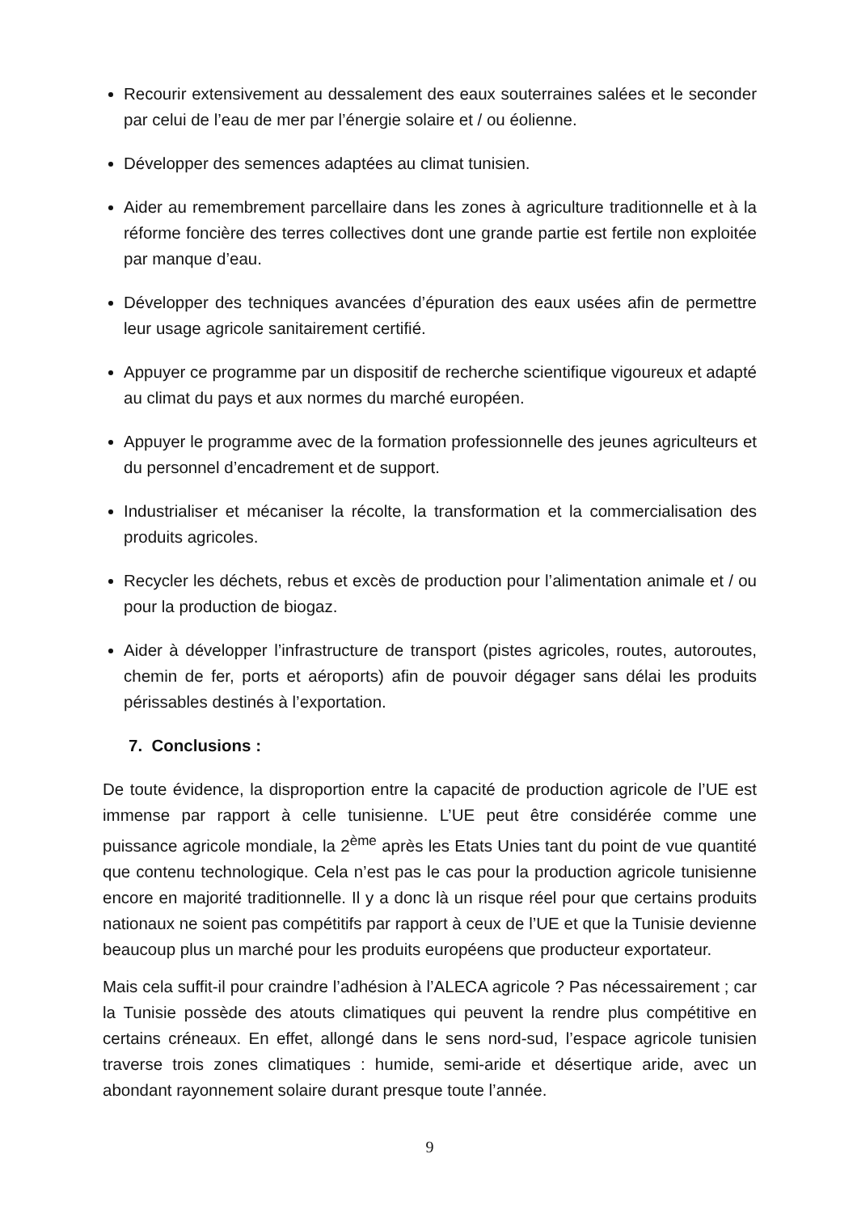Recourir extensivement au dessalement des eaux souterraines salées et le seconder par celui de l’eau de mer par l’énergie solaire et / ou éolienne.
Développer des semences adaptées au climat tunisien.
Aider au remembrement parcellaire dans les zones à agriculture traditionnelle et à la réforme foncière des terres collectives dont une grande partie est fertile non exploitée par manque d’eau.
Développer des techniques avancées d’épuration des eaux usées afin de permettre leur usage agricole sanitairement certifié.
Appuyer ce programme par un dispositif de recherche scientifique vigoureux et adapté au climat du pays et aux normes du marché européen.
Appuyer le programme avec de la formation professionnelle des jeunes agriculteurs et du personnel d’encadrement et de support.
Industrialiser et mécaniser la récolte, la transformation et la commercialisation des produits agricoles.
Recycler les déchets, rebus et excès de production pour l’alimentation animale et / ou pour la production de biogaz.
Aider à développer l’infrastructure de transport (pistes agricoles, routes, autoroutes, chemin de fer, ports et aéroports) afin de pouvoir dégager sans délai les produits périssables destinés à l’exportation.
7. Conclusions :
De toute évidence, la disproportion entre la capacité de production agricole de l’UE est immense par rapport à celle tunisienne. L’UE peut être considérée comme une puissance agricole mondiale, la 2<sup>ème</sup> après les Etats Unies tant du point de vue quantité que contenu technologique. Cela n’est pas le cas pour la production agricole tunisienne encore en majorité traditionnelle. Il y a donc là un risque réel pour que certains produits nationaux ne soient pas compétitifs par rapport à ceux de l’UE et que la Tunisie devienne beaucoup plus un marché pour les produits européens que producteur exportateur.
Mais cela suffit-il pour craindre l’adhésion à l’ALECA agricole ? Pas nécessairement ; car la Tunisie possède des atouts climatiques qui peuvent la rendre plus compétitive en certains créneaux. En effet, allongé dans le sens nord-sud, l’espace agricole tunisien traverse trois zones climatiques : humide, semi-aride et désertique aride, avec un abondant rayonnement solaire durant presque toute l’année.
9